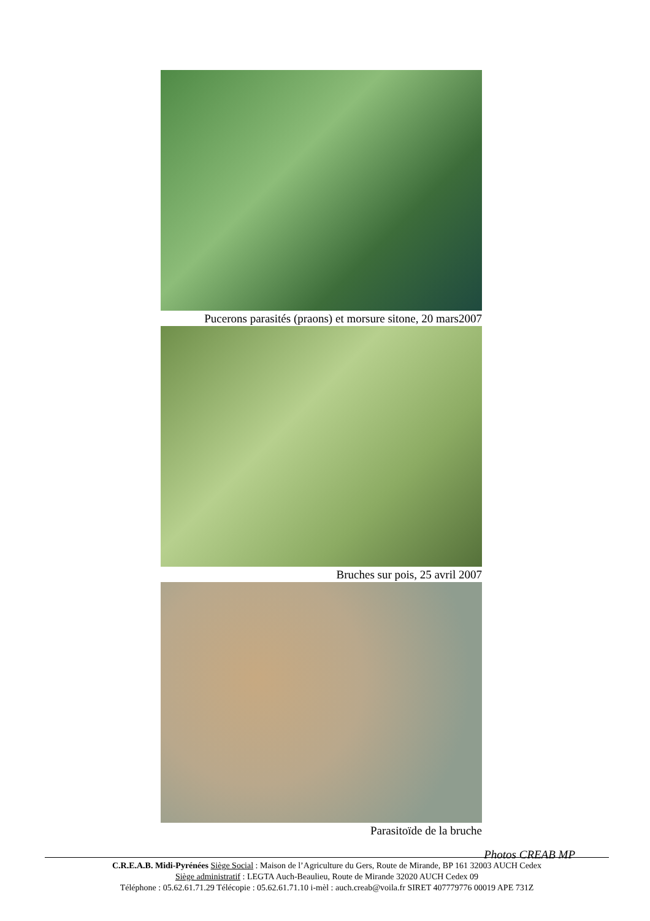Pucerons parasités (praons) et morsure sitone, 20 mars2007
Bruches sur pois, 25 avril 2007
Parasitoïde de la bruche
Photos CREAB MP
C.R.E.A.B. Midi-Pyrénées Siège Social : Maison de l’Agriculture du Gers, Route de Mirande, BP 161 32003 AUCH Cedex
Siège administratif : LEGTA Auch-Beaulieu, Route de Mirande 32020 AUCH Cedex 09
Téléphone : 05.62.61.71.29 Télécopie : 05.62.61.71.10 i-mèl : auch.creab@voila.fr SIRET 407779776 00019 APE 731Z